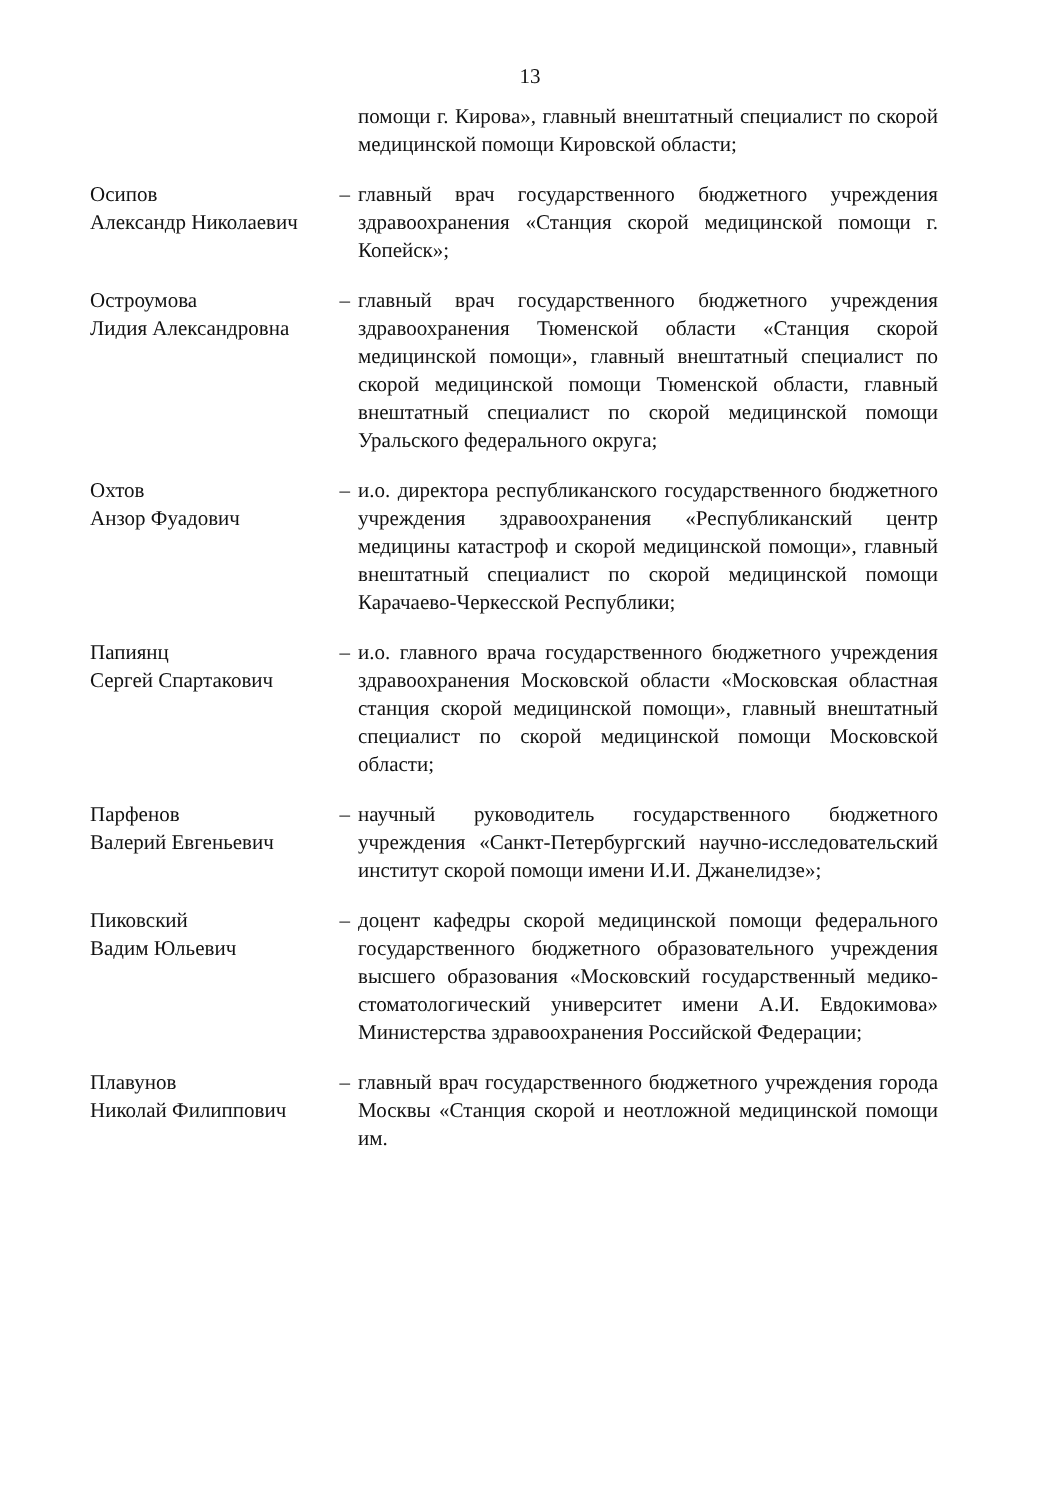13
помощи г. Кирова», главный внештатный специалист по скорой медицинской помощи Кировской области;
Осипов
Александр Николаевич
– главный врач государственного бюджетного учреждения здравоохранения «Станция скорой медицинской помощи г. Копейск»;
Остроумова
Лидия Александровна
– главный врач государственного бюджетного учреждения здравоохранения Тюменской области «Станция скорой медицинской помощи», главный внештатный специалист по скорой медицинской помощи Тюменской области, главный внештатный специалист по скорой медицинской помощи Уральского федерального округа;
Охтов
Анзор Фуадович
– и.о. директора республиканского государственного бюджетного учреждения здравоохранения «Республиканский центр медицины катастроф и скорой медицинской помощи», главный внештатный специалист по скорой медицинской помощи Карачаево-Черкесской Республики;
Папиянц
Сергей Спартакович
– и.о. главного врача государственного бюджетного учреждения здравоохранения Московской области «Московская областная станция скорой медицинской помощи», главный внештатный специалист по скорой медицинской помощи Московской области;
Парфенов
Валерий Евгеньевич
– научный руководитель государственного бюджетного учреждения «Санкт-Петербургский научно-исследовательский институт скорой помощи имени И.И. Джанелидзе»;
Пиковский
Вадим Юльевич
– доцент кафедры скорой медицинской помощи федерального государственного бюджетного образовательного учреждения высшего образования «Московский государственный медико-стоматологический университет имени А.И. Евдокимова» Министерства здравоохранения Российской Федерации;
Плавунов
Николай Филиппович
– главный врач государственного бюджетного учреждения города Москвы «Станция скорой и неотложной медицинской помощи им.